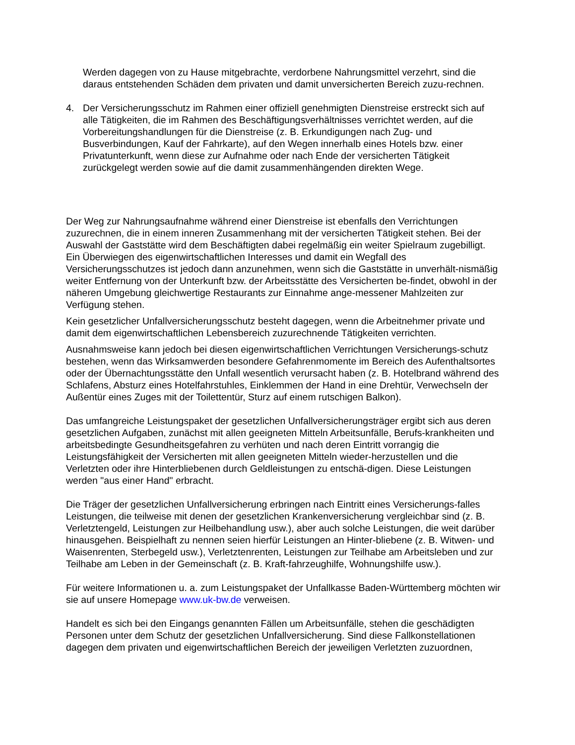Werden dagegen von zu Hause mitgebrachte, verdorbene Nahrungsmittel verzehrt, sind die daraus entstehenden Schäden dem privaten und damit unversicherten Bereich zuzu-rechnen.
4. Der Versicherungsschutz im Rahmen einer offiziell genehmigten Dienstreise erstreckt sich auf alle Tätigkeiten, die im Rahmen des Beschäftigungsverhältnisses verrichtet werden, auf die Vorbereitungshandlungen für die Dienstreise (z. B. Erkundigungen nach Zug- und Busverbindungen, Kauf der Fahrkarte), auf den Wegen innerhalb eines Hotels bzw. einer Privatunterkunft, wenn diese zur Aufnahme oder nach Ende der versicherten Tätigkeit zurückgelegt werden sowie auf die damit zusammenhängenden direkten Wege.
Der Weg zur Nahrungsaufnahme während einer Dienstreise ist ebenfalls den Verrichtungen zuzurechnen, die in einem inneren Zusammenhang mit der versicherten Tätigkeit stehen. Bei der Auswahl der Gaststätte wird dem Beschäftigten dabei regelmäßig ein weiter Spielraum zugebilligt. Ein Überwiegen des eigenwirtschaftlichen Interesses und damit ein Wegfall des Versicherungsschutzes ist jedoch dann anzunehmen, wenn sich die Gaststätte in unverhält-nismäßig weiter Entfernung von der Unterkunft bzw. der Arbeitsstätte des Versicherten be-findet, obwohl in der näheren Umgebung gleichwertige Restaurants zur Einnahme ange-messener Mahlzeiten zur Verfügung stehen.
Kein gesetzlicher Unfallversicherungsschutz besteht dagegen, wenn die Arbeitnehmer private und damit dem eigenwirtschaftlichen Lebensbereich zuzurechnende Tätigkeiten verrichten.
Ausnahmsweise kann jedoch bei diesen eigenwirtschaftlichen Verrichtungen Versicherungs-schutz bestehen, wenn das Wirksamwerden besondere Gefahrenmomente im Bereich des Aufenthaltsortes oder der Übernachtungsstätte den Unfall wesentlich verursacht haben (z. B. Hotelbrand während des Schlafens, Absturz eines Hotelfahrstuhles, Einklemmen der Hand in eine Drehtür, Verwechseln der Außentür eines Zuges mit der Toilettentür, Sturz auf einem rutschigen Balkon).
Das umfangreiche Leistungspaket der gesetzlichen Unfallversicherungsträger ergibt sich aus deren gesetzlichen Aufgaben, zunächst mit allen geeigneten Mitteln Arbeitsunfälle, Berufs-krankheiten und arbeitsbedingte Gesundheitsgefahren zu verhüten und nach deren Eintritt vorrangig die Leistungsfähigkeit der Versicherten mit allen geeigneten Mitteln wieder-herzustellen und die Verletzten oder ihre Hinterbliebenen durch Geldleistungen zu entschä-digen. Diese Leistungen werden "aus einer Hand" erbracht.
Die Träger der gesetzlichen Unfallversicherung erbringen nach Eintritt eines Versicherungs-falles Leistungen, die teilweise mit denen der gesetzlichen Krankenversicherung vergleichbar sind (z. B. Verletztengeld, Leistungen zur Heilbehandlung usw.), aber auch solche Leistungen, die weit darüber hinausgehen. Beispielhaft zu nennen seien hierfür Leistungen an Hinter-bliebene (z. B. Witwen- und Waisenrenten, Sterbegeld usw.), Verletztenrenten, Leistungen zur Teilhabe am Arbeitsleben und zur Teilhabe am Leben in der Gemeinschaft (z. B. Kraft-fahrzeughilfe, Wohnungshilfe usw.).
Für weitere Informationen u. a. zum Leistungspaket der Unfallkasse Baden-Württemberg möchten wir sie auf unsere Homepage www.uk-bw.de verweisen.
Handelt es sich bei den Eingangs genannten Fällen um Arbeitsunfälle, stehen die geschädigten Personen unter dem Schutz der gesetzlichen Unfallversicherung. Sind diese Fallkonstellationen dagegen dem privaten und eigenwirtschaftlichen Bereich der jeweiligen Verletzten zuzuordnen,